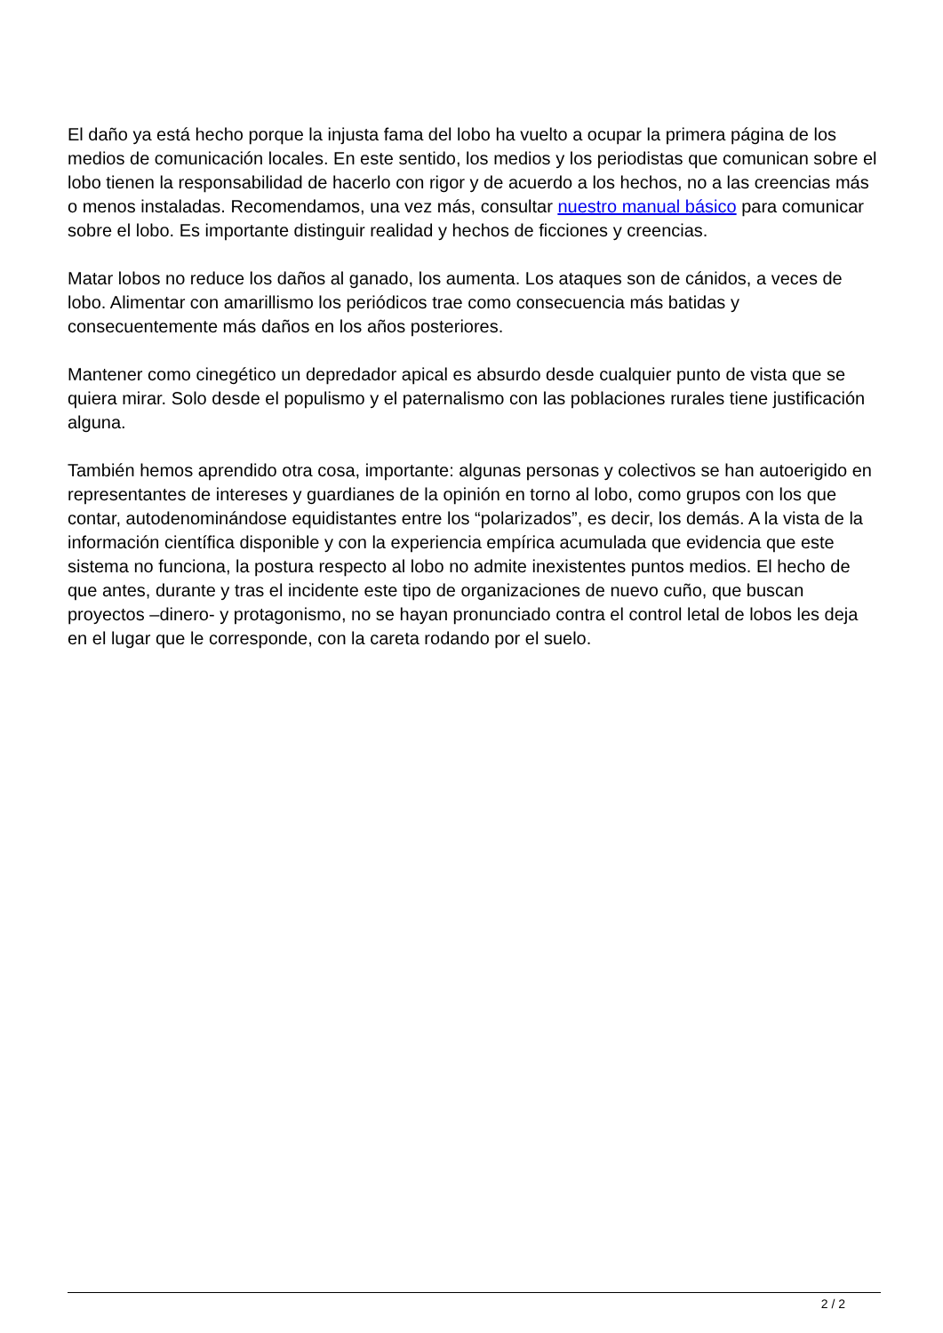El daño ya está hecho porque la injusta fama del lobo ha vuelto a ocupar la primera página de los medios de comunicación locales. En este sentido, los medios y los periodistas que comunican sobre el lobo tienen la responsabilidad de hacerlo con rigor y de acuerdo a los hechos, no a las creencias más o menos instaladas. Recomendamos, una vez más, consultar nuestro manual básico para comunicar sobre el lobo. Es importante distinguir realidad y hechos de ficciones y creencias.
Matar lobos no reduce los daños al ganado, los aumenta. Los ataques son de cánidos, a veces de lobo. Alimentar con amarillismo los periódicos trae como consecuencia más batidas y consecuentemente más daños en los años posteriores.
Mantener como cinegético un depredador apical es absurdo desde cualquier punto de vista que se quiera mirar. Solo desde el populismo y el paternalismo con las poblaciones rurales tiene justificación alguna.
También hemos aprendido otra cosa, importante: algunas personas y colectivos se han autoerigido en representantes de intereses y guardianes de la opinión en torno al lobo, como grupos con los que contar, autodenominándose equidistantes entre los “polarizados”, es decir, los demás. A la vista de la información científica disponible y con la experiencia empírica acumulada que evidencia que este sistema no funciona, la postura respecto al lobo no admite inexistentes puntos medios. El hecho de que antes, durante y tras el incidente este tipo de organizaciones de nuevo cuño, que buscan proyectos –dinero- y protagonismo, no se hayan pronunciado contra el control letal de lobos les deja en el lugar que le corresponde, con la careta rodando por el suelo.
2 / 2